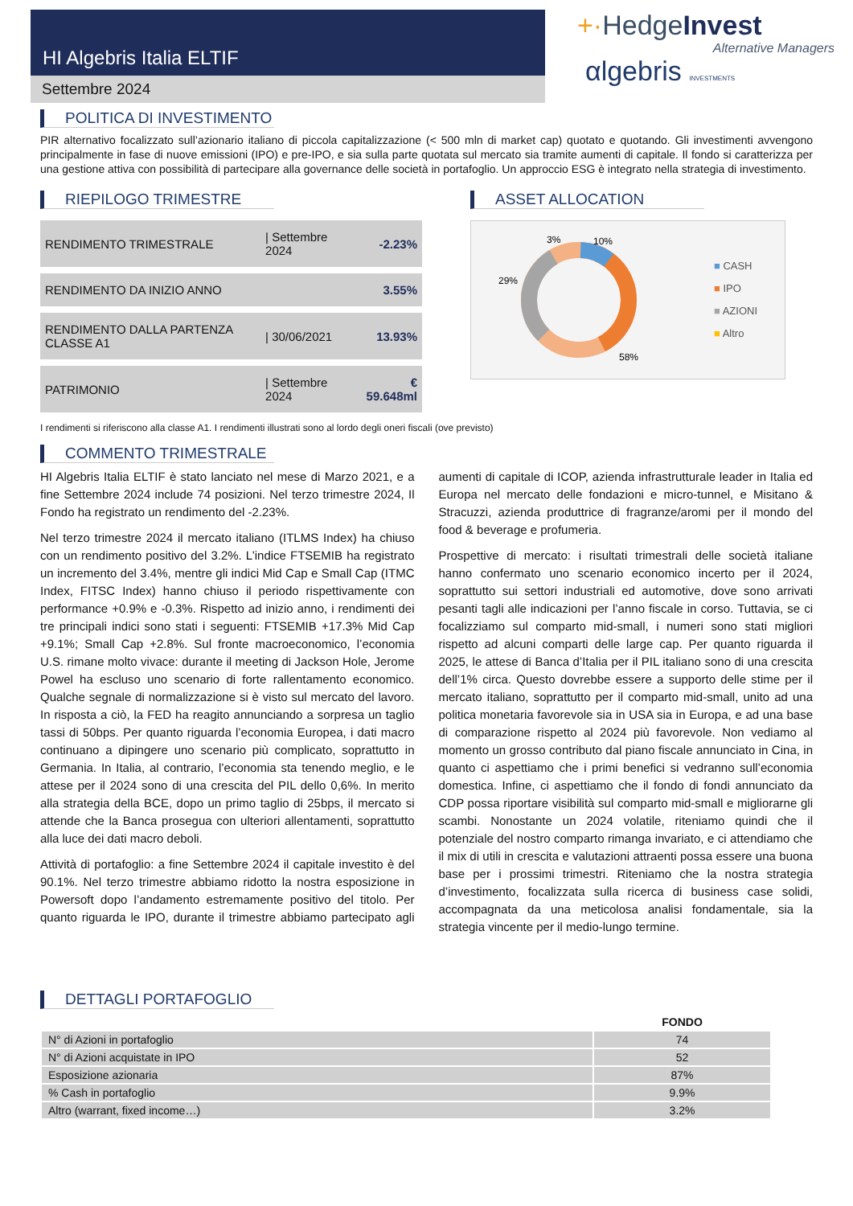HI Algebris Italia ELTIF
Settembre 2024
+·HedgeInvest
Alternative Managers
αlgebris INVESTMENTS
POLITICA DI INVESTIMENTO
PIR alternativo focalizzato sull’azionario italiano di piccola capitalizzazione (< 500 mln di market cap) quotato e quotando. Gli investimenti avvengono principalmente in fase di nuove emissioni (IPO) e pre-IPO, e sia sulla parte quotata sul mercato sia tramite aumenti di capitale. Il fondo si caratterizza per una gestione attiva con possibilità di partecipare alla governance delle società in portafoglio. Un approccio ESG è integrato nella strategia di investimento.
RIEPILOGO TRIMESTRE
| RENDIMENTO TRIMESTRALE | / Settembre 2024 | -2.23% |
| RENDIMENTO DA INIZIO ANNO | | 3.55% |
| RENDIMENTO DALLA PARTENZA CLASSE A1 | / 30/06/2021 | 13.93% |
| PATRIMONIO | / Settembre 2024 | € 59.648ml |
ASSET ALLOCATION
3%
10%
29%
58%
■ CASH
■ IPO
■ AZIONI
■ Altro
I rendimenti si riferiscono alla classe A1. I rendimenti illustrati sono al lordo degli oneri fiscali (ove previsto)
COMMENTO TRIMESTRALE
HI Algebris Italia ELTIF è stato lanciato nel mese di Marzo 2021, e a fine Settembre 2024 include 74 posizioni. Nel terzo trimestre 2024, Il Fondo ha registrato un rendimento del -2.23%.
Nel terzo trimestre 2024 il mercato italiano (ITLMS Index) ha chiuso con un rendimento positivo del 3.2%. L’indice FTSEMIB ha registrato un incremento del 3.4%, mentre gli indici Mid Cap e Small Cap (ITMC Index, FITSC Index) hanno chiuso il periodo rispettivamente con performance +0.9% e -0.3%. Rispetto ad inizio anno, i rendimenti dei tre principali indici sono stati i seguenti: FTSEMIB +17.3% Mid Cap +9.1%; Small Cap +2.8%. Sul fronte macroeconomico, l’economia U.S. rimane molto vivace: durante il meeting di Jackson Hole, Jerome Powel ha escluso uno scenario di forte rallentamento economico. Qualche segnale di normalizzazione si è visto sul mercato del lavoro. In risposta a ciò, la FED ha reagito annunciando a sorpresa un taglio tassi di 50bps. Per quanto riguarda l’economia Europea, i dati macro continuano a dipingere uno scenario più complicato, soprattutto in Germania. In Italia, al contrario, l’economia sta tenendo meglio, e le attese per il 2024 sono di una crescita del PIL dello 0,6%. In merito alla strategia della BCE, dopo un primo taglio di 25bps, il mercato si attende che la Banca prosegua con ulteriori allentamenti, soprattutto alla luce dei dati macro deboli.
Attività di portafoglio: a fine Settembre 2024 il capitale investito è del 90.1%. Nel terzo trimestre abbiamo ridotto la nostra esposizione in Powersoft dopo l’andamento estremamente positivo del titolo. Per quanto riguarda le IPO, durante il trimestre abbiamo partecipato agli aumenti di capitale di ICOP, azienda infrastrutturale leader in Italia ed Europa nel mercato delle fondazioni e micro-tunnel, e Misitano & Stracuzzi, azienda produttrice di fragranze/aromi per il mondo del food & beverage e profumeria.
Prospettive di mercato: i risultati trimestrali delle società italiane hanno confermato uno scenario economico incerto per il 2024, soprattutto sui settori industriali ed automotive, dove sono arrivati pesanti tagli alle indicazioni per l’anno fiscale in corso. Tuttavia, se ci focalizziamo sul comparto mid-small, i numeri sono stati migliori rispetto ad alcuni comparti delle large cap. Per quanto riguarda il 2025, le attese di Banca d’Italia per il PIL italiano sono di una crescita dell’1% circa. Questo dovrebbe essere a supporto delle stime per il mercato italiano, soprattutto per il comparto mid-small, unito ad una politica monetaria favorevole sia in USA sia in Europa, e ad una base di comparazione rispetto al 2024 più favorevole. Non vediamo al momento un grosso contributo dal piano fiscale annunciato in Cina, in quanto ci aspettiamo che i primi benefici si vedranno sull’economia domestica. Infine, ci aspettiamo che il fondo di fondi annunciato da CDP possa riportare visibilità sul comparto mid-small e migliorarne gli scambi. Nonostante un 2024 volatile, riteniamo quindi che il potenziale del nostro comparto rimanga invariato, e ci attendiamo che il mix di utili in crescita e valutazioni attraenti possa essere una buona base per i prossimi trimestri. Riteniamo che la nostra strategia d’investimento, focalizzata sulla ricerca di business case solidi, accompagnata da una meticolosa analisi fondamentale, sia la strategia vincente per il medio-lungo termine.
DETTAGLI PORTAFOGLIO
| | FONDO |
| --- | --- |
| N° di Azioni in portafoglio | 74 |
| N° di Azioni acquistate in IPO | 52 |
| Esposizione azionaria | 87% |
| % Cash in portafoglio | 9.9% |
| Altro (warrant, fixed income…) | 3.2% |